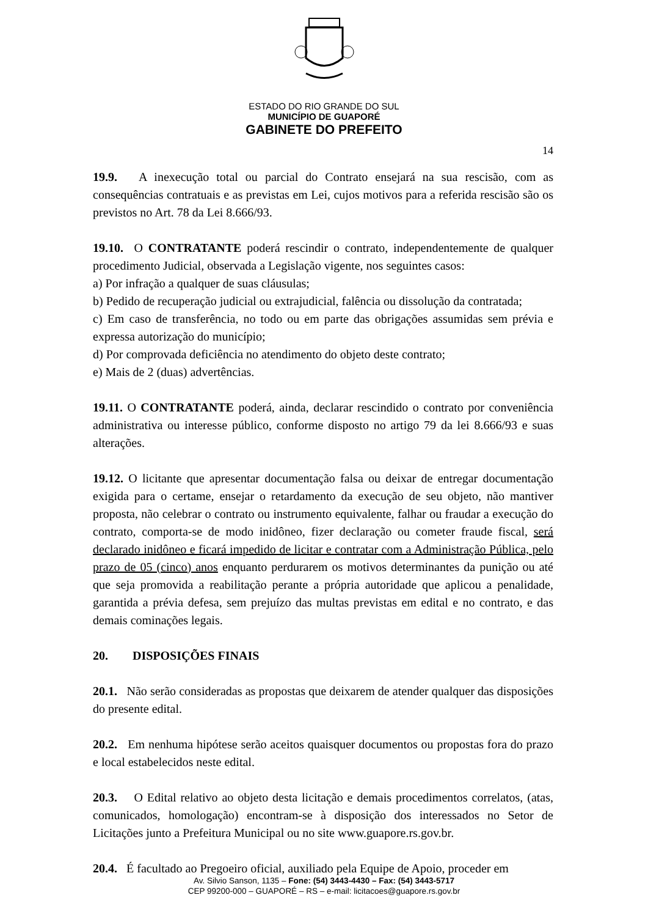ESTADO DO RIO GRANDE DO SUL
MUNICÍPIO DE GUAPORÉ
GABINETE DO PREFEITO
14
19.9. A inexecução total ou parcial do Contrato ensejará na sua rescisão, com as consequências contratuais e as previstas em Lei, cujos motivos para a referida rescisão são os previstos no Art. 78 da Lei 8.666/93.
19.10. O CONTRATANTE poderá rescindir o contrato, independentemente de qualquer procedimento Judicial, observada a Legislação vigente, nos seguintes casos:
a) Por infração a qualquer de suas cláusulas;
b) Pedido de recuperação judicial ou extrajudicial, falência ou dissolução da contratada;
c) Em caso de transferência, no todo ou em parte das obrigações assumidas sem prévia e expressa autorização do município;
d) Por comprovada deficiência no atendimento do objeto deste contrato;
e) Mais de 2 (duas) advertências.
19.11. O CONTRATANTE poderá, ainda, declarar rescindido o contrato por conveniência administrativa ou interesse público, conforme disposto no artigo 79 da lei 8.666/93 e suas alterações.
19.12. O licitante que apresentar documentação falsa ou deixar de entregar documentação exigida para o certame, ensejar o retardamento da execução de seu objeto, não mantiver proposta, não celebrar o contrato ou instrumento equivalente, falhar ou fraudar a execução do contrato, comporta-se de modo inidôneo, fizer declaração ou cometer fraude fiscal, será declarado inidôneo e ficará impedido de licitar e contratar com a Administração Pública, pelo prazo de 05 (cinco) anos enquanto perdurarem os motivos determinantes da punição ou até que seja promovida a reabilitação perante a própria autoridade que aplicou a penalidade, garantida a prévia defesa, sem prejuízo das multas previstas em edital e no contrato, e das demais cominações legais.
20. DISPOSIÇÕES FINAIS
20.1. Não serão consideradas as propostas que deixarem de atender qualquer das disposições do presente edital.
20.2. Em nenhuma hipótese serão aceitos quaisquer documentos ou propostas fora do prazo e local estabelecidos neste edital.
20.3. O Edital relativo ao objeto desta licitação e demais procedimentos correlatos, (atas, comunicados, homologação) encontram-se à disposição dos interessados no Setor de Licitações junto a Prefeitura Municipal ou no site www.guapore.rs.gov.br.
20.4. É facultado ao Pregoeiro oficial, auxiliado pela Equipe de Apoio, proceder em
Av. Silvio Sanson, 1135 – Fone: (54) 3443-4430 – Fax: (54) 3443-5717
CEP 99200-000 – GUAPORÉ – RS – e-mail: licitacoes@guapore.rs.gov.br